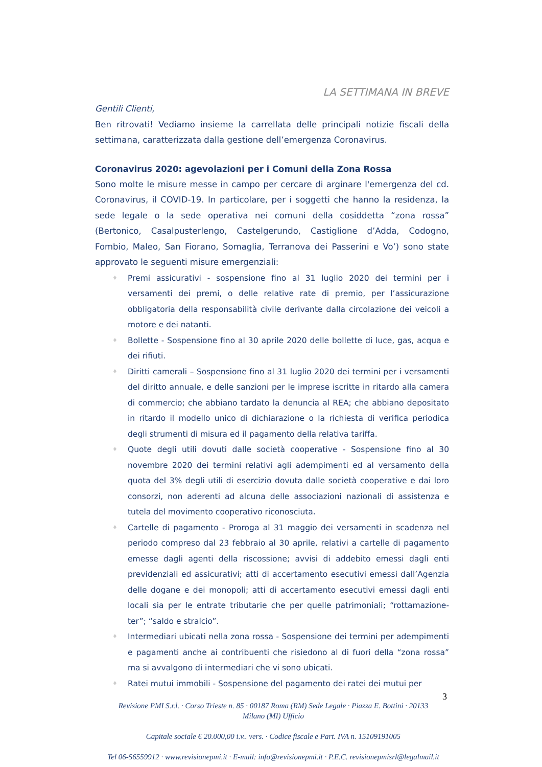LA SETTIMANA IN BREVE
Gentili Clienti,
Ben ritrovati! Vediamo insieme la carrellata delle principali notizie fiscali della settimana, caratterizzata dalla gestione dell’emergenza Coronavirus.
Coronavirus 2020: agevolazioni per i Comuni della Zona Rossa
Sono molte le misure messe in campo per cercare di arginare l'emergenza del cd. Coronavirus, il COVID-19. In particolare, per i soggetti che hanno la residenza, la sede legale o la sede operativa nei comuni della cosiddetta “zona rossa” (Bertonico, Casalpusterlengo, Castelgerundo, Castiglione d’Adda, Codogno, Fombio, Maleo, San Fiorano, Somaglia, Terranova dei Passerini e Vo’) sono state approvato le seguenti misure emergenziali:
♦ Premi assicurativi - sospensione fino al 31 luglio 2020 dei termini per i versamenti dei premi, o delle relative rate di premio, per l’assicurazione obbligatoria della responsabilità civile derivante dalla circolazione dei veicoli a motore e dei natanti.
♦ Bollette - Sospensione fino al 30 aprile 2020 delle bollette di luce, gas, acqua e dei rifiuti.
♦ Diritti camerali – Sospensione fino al 31 luglio 2020 dei termini per i versamenti del diritto annuale, e delle sanzioni per le imprese iscritte in ritardo alla camera di commercio; che abbiano tardato la denuncia al REA; che abbiano depositato in ritardo il modello unico di dichiarazione o la richiesta di verifica periodica degli strumenti di misura ed il pagamento della relativa tariffa.
♦ Quote degli utili dovuti dalle società cooperative - Sospensione fino al 30 novembre 2020 dei termini relativi agli adempimenti ed al versamento della quota del 3% degli utili di esercizio dovuta dalle società cooperative e dai loro consorzi, non aderenti ad alcuna delle associazioni nazionali di assistenza e tutela del movimento cooperativo riconosciuta.
♦ Cartelle di pagamento - Proroga al 31 maggio dei versamenti in scadenza nel periodo compreso dal 23 febbraio al 30 aprile, relativi a cartelle di pagamento emesse dagli agenti della riscossione; avvisi di addebito emessi dagli enti previdenziali ed assicurativi; atti di accertamento esecutivi emessi dall’Agenzia delle dogane e dei monopoli; atti di accertamento esecutivi emessi dagli enti locali sia per le entrate tributarie che per quelle patrimoniali; “rottamazione-ter”; “saldo e stralcio”.
♦ Intermediari ubicati nella zona rossa - Sospensione dei termini per adempimenti e pagamenti anche ai contribuenti che risiedono al di fuori della “zona rossa” ma si avvalgono di intermediari che vi sono ubicati.
♦ Ratei mutui immobili - Sospensione del pagamento dei ratei dei mutui per
3
Revisione PMI S.r.l. · Corso Trieste n. 85 · 00187 Roma (RM) Sede Legale · Piazza E. Bottini · 20133
Milano (MI) Ufficio
Capitale sociale € 20.000,00 i.v.. vers. · Codice fiscale e Part. IVA n. 15109191005
Tel 06-56559912 · www.revisionepmi.it · E-mail: info@revisionepmi.it · P.E.C. revisionepmisrl@legalmail.it